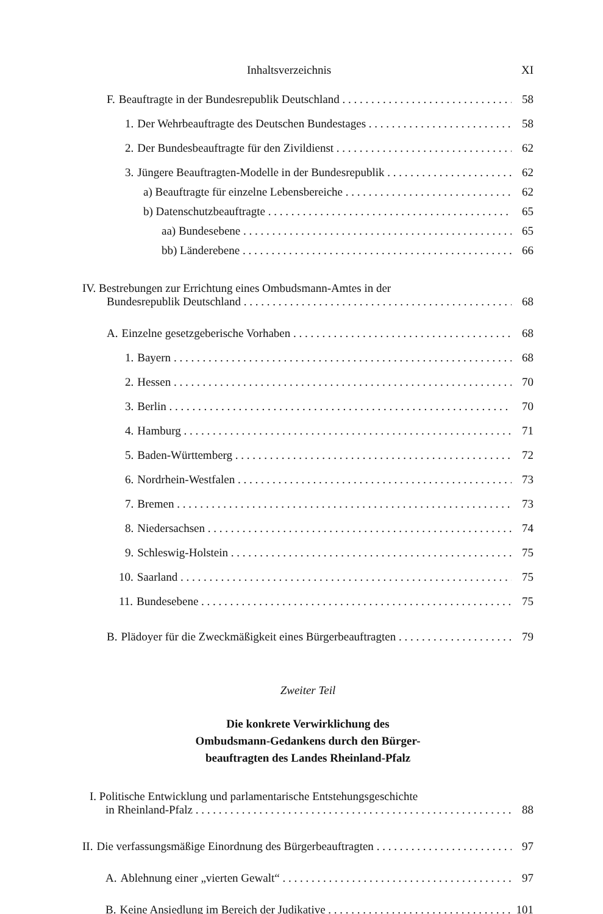Inhaltsverzeichnis XI
F. Beauftragte in der Bundesrepublik Deutschland 58
1. Der Wehrbeauftragte des Deutschen Bundestages 58
2. Der Bundesbeauftragte für den Zivildienst 62
3. Jüngere Beauftragten-Modelle in der Bundesrepublik 62
a) Beauftragte für einzelne Lebensbereiche 62
b) Datenschutzbeauftragte 65
aa) Bundesebene 65
bb) Länderebene 66
IV. Bestrebungen zur Errichtung eines Ombudsmann-Amtes in der
Bundesrepublik Deutschland 68
A. Einzelne gesetzgeberische Vorhaben 68
1. Bayern 68
2. Hessen 70
3. Berlin 70
4. Hamburg 71
5. Baden-Württemberg 72
6. Nordrhein-Westfalen 73
7. Bremen 73
8. Niedersachsen 74
9. Schleswig-Holstein 75
10. Saarland 75
11. Bundesebene 75
B. Plädoyer für die Zweckmäßigkeit eines Bürgerbeauftragten 79
Zweiter Teil
Die konkrete Verwirklichung des
Ombudsmann-Gedankens durch den Bürger-
beauftragten des Landes Rheinland-Pfalz
I. Politische Entwicklung und parlamentarische Entstehungsgeschichte
in Rheinland-Pfalz 88
II. Die verfassungsmäßige Einordnung des Bürgerbeauftragten 97
A. Ablehnung einer „vierten Gewalt“97
B. Keine Ansiedlung im Bereich der Judikative 101